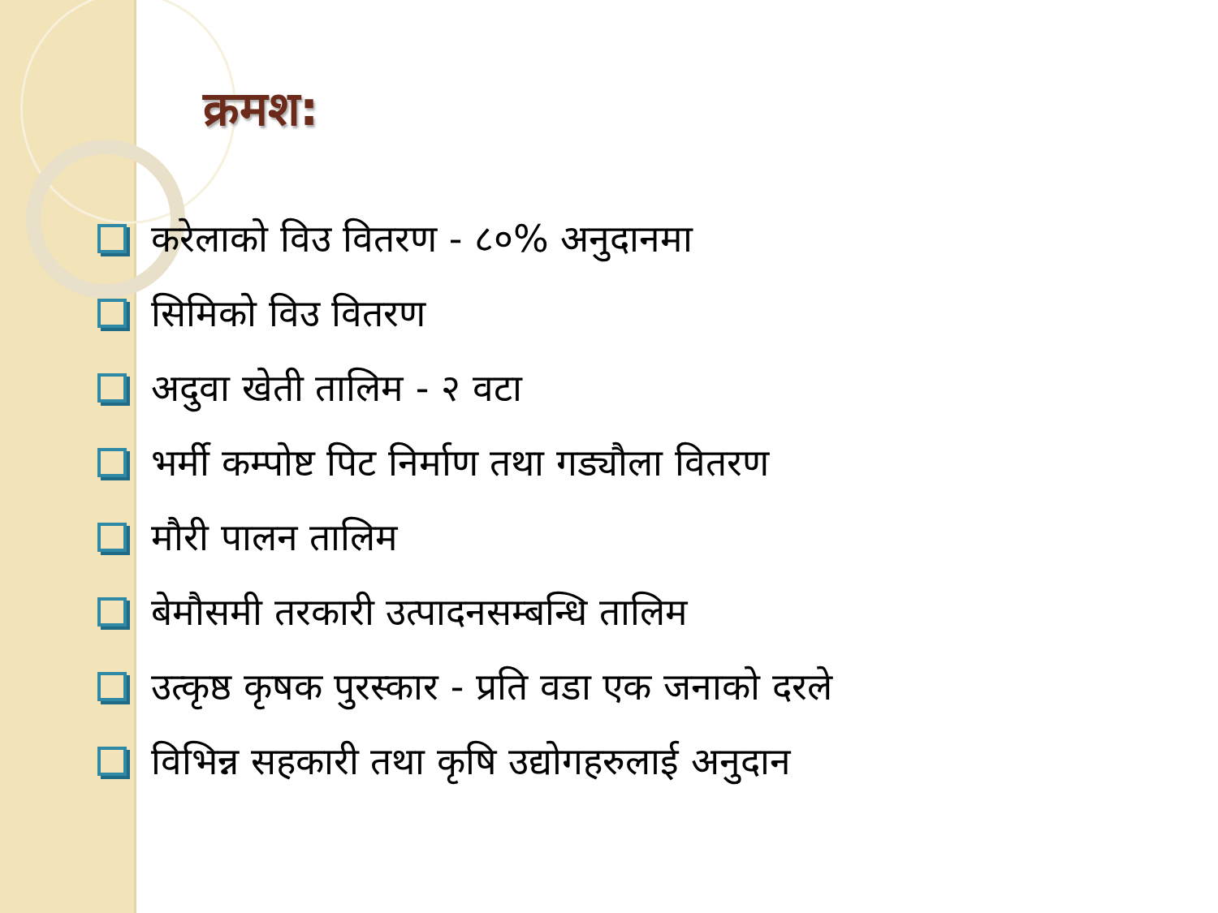क्रमश:
करेलाको विउ वितरण - ८०% अनुदानमा
सिमिको विउ वितरण
अदुवा खेती तालिम - २ वटा
भर्मी कम्पोष्ट पिट निर्माण तथा गड्यौला वितरण
मौरी पालन तालिम
बेमौसमी तरकारी उत्पादनसम्बन्धि तालिम
उत्कृष्ठ कृषक पुरस्कार - प्रति वडा एक जनाको दरले
विभिन्न सहकारी तथा कृषि उद्योगहरुलाई अनुदान